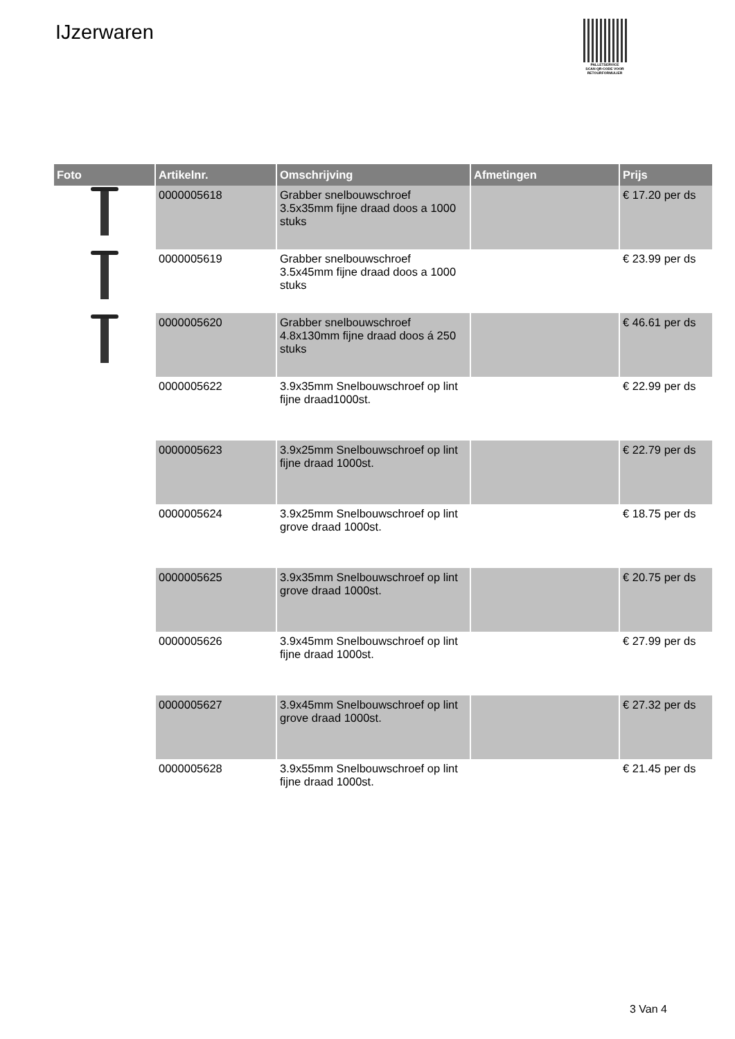IJzerwaren
PALLETSERVICE
SCAN QR-CODE VOOR RETOURFORMULIER
| Foto | Artikelnr. | Omschrijving | Afmetingen | Prijs |
| --- | --- | --- | --- | --- |
| | 0000005618 | Grabber snelbouwschroef 3.5x35mm fijne draad doos a 1000 stuks | | € 17.20 per ds |
| | 0000005619 | Grabber snelbouwschroef 3.5x45mm fijne draad doos a 1000 stuks | | € 23.99 per ds |
| | 0000005620 | Grabber snelbouwschroef 4.8x130mm fijne draad doos á 250 stuks | | € 46.61 per ds |
| | 0000005622 | 3.9x35mm Snelbouwschroef op lint fijne draad1000st. | | € 22.99 per ds |
| | 0000005623 | 3.9x25mm Snelbouwschroef op lint fijne draad 1000st. | | € 22.79 per ds |
| | 0000005624 | 3.9x25mm Snelbouwschroef op lint grove draad 1000st. | | € 18.75 per ds |
| | 0000005625 | 3.9x35mm Snelbouwschroef op lint grove draad 1000st. | | € 20.75 per ds |
| | 0000005626 | 3.9x45mm Snelbouwschroef op lint fijne draad 1000st. | | € 27.99 per ds |
| | 0000005627 | 3.9x45mm Snelbouwschroef op lint grove draad 1000st. | | € 27.32 per ds |
| | 0000005628 | 3.9x55mm Snelbouwschroef op lint fijne draad 1000st. | | € 21.45 per ds |
3 Van 4